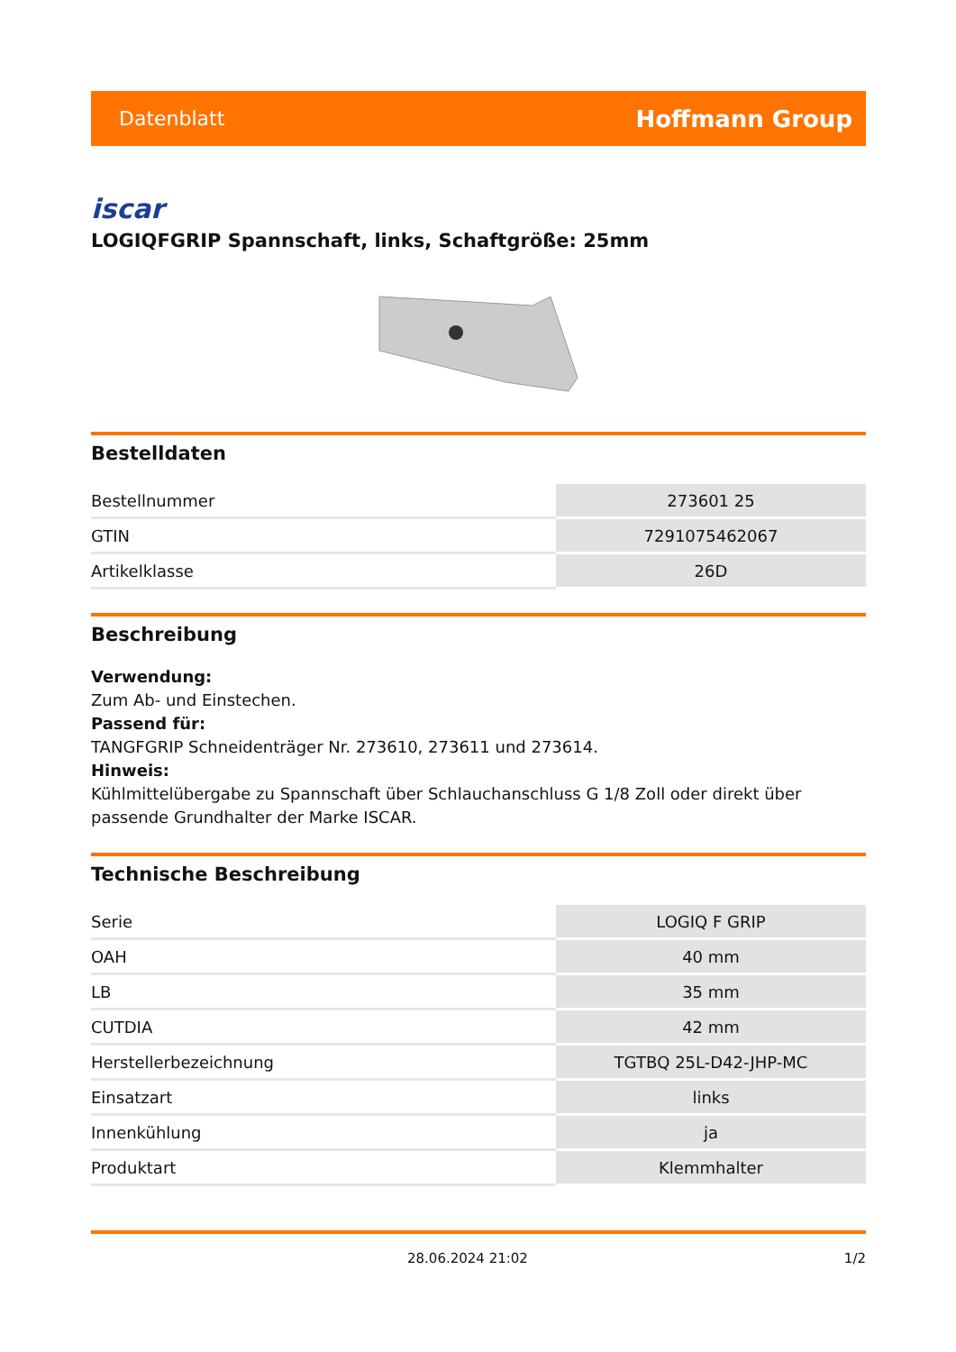Datenblatt Hoffmann Group
iscar
LOGIQFGRIP Spannschaft, links, Schaftgröße: 25mm
Bestelldaten
| Bestellnummer | 273601 25 |
| GTIN | 7291075462067 |
| Artikelklasse | 26D |
Beschreibung
Verwendung:
Zum Ab- und Einstechen.
Passend für:
TANGFGRIP Schneidenträger Nr. 273610, 273611 und 273614.
Hinweis:
Kühlmittelübergabe zu Spannschaft über Schlauchanschluss G 1/8 Zoll oder direkt über passende Grundhalter der Marke ISCAR.
Technische Beschreibung
| Serie | LOGIQ F GRIP |
| OAH | 40 mm |
| LB | 35 mm |
| CUTDIA | 42 mm |
| Herstellerbezeichnung | TGTBQ 25L-D42-JHP-MC |
| Einsatzart | links |
| Innenkühlung | ja |
| Produktart | Klemmhalter |
28.06.2024 21:02 1/2